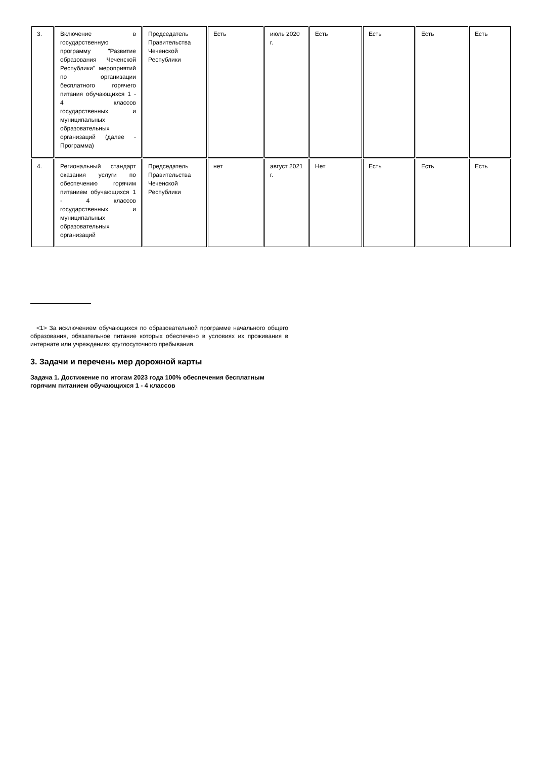| 3. | Включение в государственную программу "Развитие образования Чеченской Республики" мероприятий по организации бесплатного горячего питания обучающихся 1 - 4 классов государственных и муниципальных образовательных организаций (далее - Программа) | Председатель Правительства Чеченской Республики | Есть | июль 2020 г. | Есть | Есть | Есть | Есть |
| 4. | Региональный стандарт оказания услуги по обеспечению горячим питанием обучающихся 1 - 4 классов государственных и муниципальных образовательных организаций | Председатель Правительства Чеченской Республики | нет | август 2021 г. | Нет | Есть | Есть | Есть |
<1> За исключением обучающихся по образовательной программе начального общего образования, обязательное питание которых обеспечено в условиях их проживания в интернате или учреждениях круглосуточного пребывания.
3. Задачи и перечень мер дорожной карты
Задача 1. Достижение по итогам 2023 года 100% обеспечения бесплатным горячим питанием обучающихся 1 - 4 классов